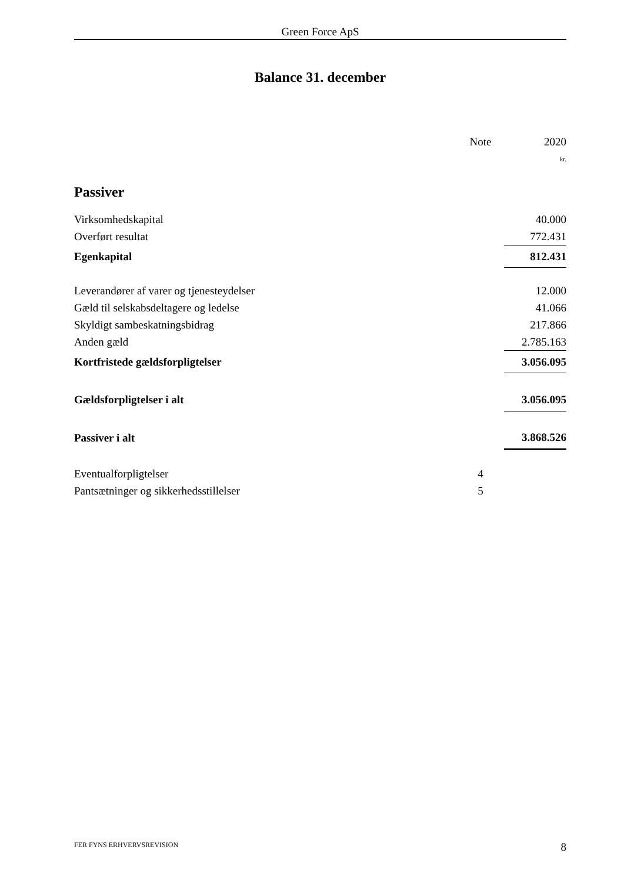Green Force ApS
Balance 31. december
| | | Note | 2020 |
| --- | --- | --- | --- |
| | | | kr. |
| Passiver | | | |
| Virksomhedskapital | | | 40.000 |
| Overført resultat | | | 772.431 |
| Egenkapital | | | 812.431 |
| Leverandører af varer og tjenesteydelser | | | 12.000 |
| Gæld til selskabsdeltagere og ledelse | | | 41.066 |
| Skyldigt sambeskatningsbidrag | | | 217.866 |
| Anden gæld | | | 2.785.163 |
| Kortfristede gældsforpligtelser | | | 3.056.095 |
| Gældsforpligtelser i alt | | | 3.056.095 |
| Passiver i alt | | | 3.868.526 |
| Eventualforpligtelser | | 4 | |
| Pantsætninger og sikkerhedsstillelser | | 5 | |
FER FYNS ERHVERVSREVISION 8